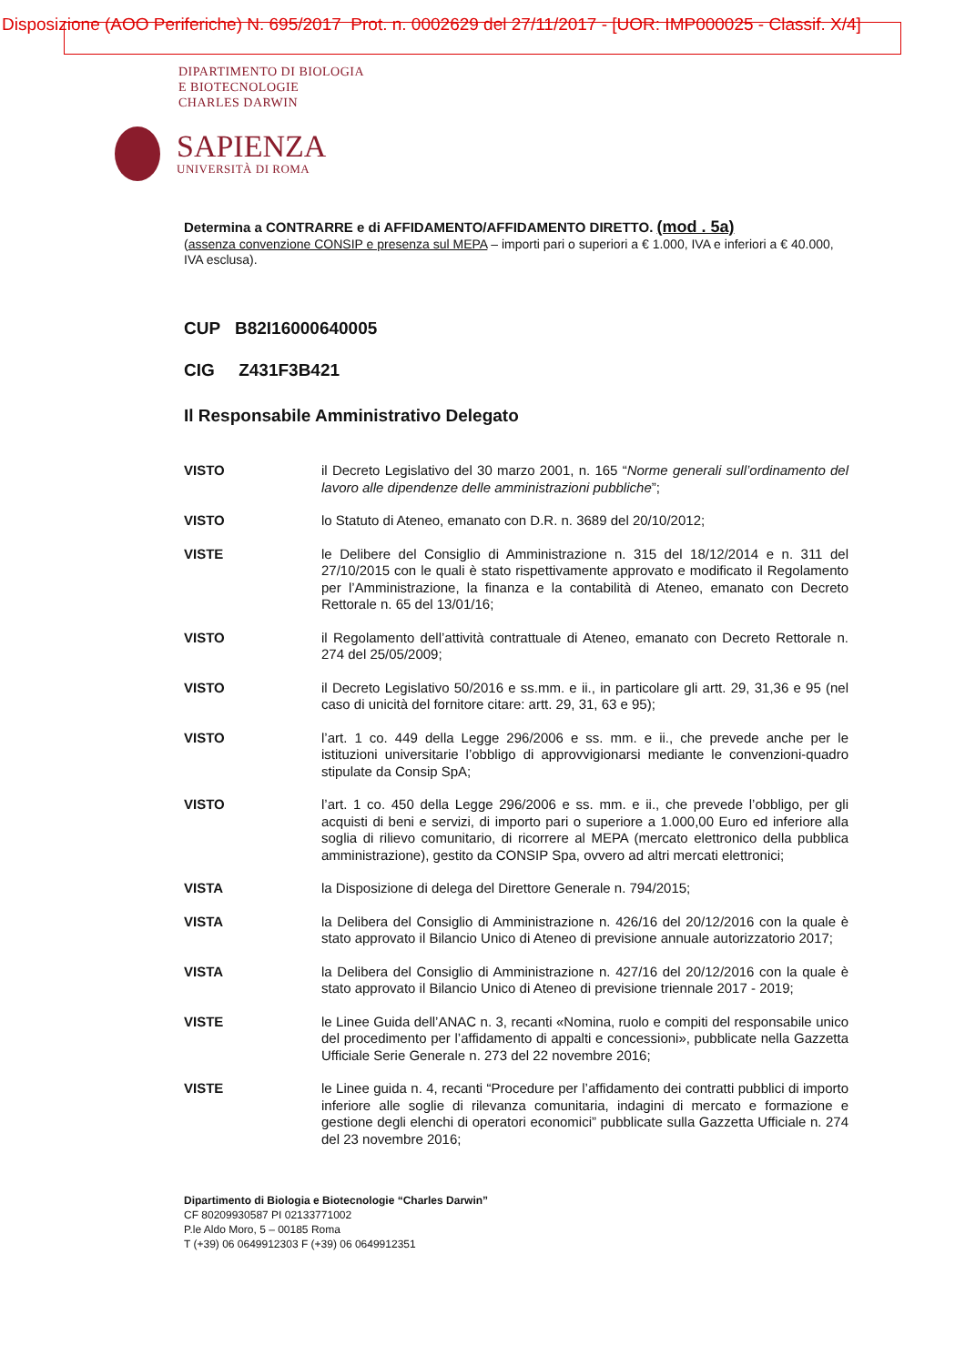Disposizione (AOO Periferiche) N. 695/2017 Prot. n. 0002629 del 27/11/2017 - [UOR: IMP000025 - Classif. X/4]
DIPARTIMENTO DI BIOLOGIA
E BIOTECNOLOGIE
CHARLES DARWIN
SAPIENZA
UNIVERSITÀ DI ROMA
Determina a CONTRARRE e di AFFIDAMENTO/AFFIDAMENTO DIRETTO. (mod . 5a)
(assenza convenzione CONSIP e presenza sul MEPA – importi pari o superiori a € 1.000, IVA e inferiori a € 40.000, IVA esclusa).
CUP B82I16000640005
CIG Z431F3B421
Il Responsabile Amministrativo Delegato
VISTO il Decreto Legislativo del 30 marzo 2001, n. 165 “Norme generali sull’ordinamento del lavoro alle dipendenze delle amministrazioni pubbliche”;
VISTO lo Statuto di Ateneo, emanato con D.R. n. 3689 del 20/10/2012;
VISTE le Delibere del Consiglio di Amministrazione n. 315 del 18/12/2014 e n. 311 del 27/10/2015 con le quali è stato rispettivamente approvato e modificato il Regolamento per l’Amministrazione, la finanza e la contabilità di Ateneo, emanato con Decreto Rettorale n. 65 del 13/01/16;
VISTO il Regolamento dell’attività contrattuale di Ateneo, emanato con Decreto Rettorale n. 274 del 25/05/2009;
VISTO il Decreto Legislativo 50/2016 e ss.mm. e ii., in particolare gli artt. 29, 31,36 e 95 (nel caso di unicità del fornitore citare: artt. 29, 31, 63 e 95);
VISTO l’art. 1 co. 449 della Legge 296/2006 e ss. mm. e ii., che prevede anche per le istituzioni universitarie l’obbligo di approvvigionarsi mediante le convenzioni-quadro stipulate da Consip SpA;
VISTO l’art. 1 co. 450 della Legge 296/2006 e ss. mm. e ii., che prevede l’obbligo, per gli acquisti di beni e servizi, di importo pari o superiore a 1.000,00 Euro ed inferiore alla soglia di rilievo comunitario, di ricorrere al MEPA (mercato elettronico della pubblica amministrazione), gestito da CONSIP Spa, ovvero ad altri mercati elettronici;
VISTA la Disposizione di delega del Direttore Generale n. 794/2015;
VISTA la Delibera del Consiglio di Amministrazione n. 426/16 del 20/12/2016 con la quale è stato approvato il Bilancio Unico di Ateneo di previsione annuale autorizzatorio 2017;
VISTA la Delibera del Consiglio di Amministrazione n. 427/16 del 20/12/2016 con la quale è stato approvato il Bilancio Unico di Ateneo di previsione triennale 2017 - 2019;
VISTE le Linee Guida dell’ANAC n. 3, recanti «Nomina, ruolo e compiti del responsabile unico del procedimento per l’affidamento di appalti e concessioni», pubblicate nella Gazzetta Ufficiale Serie Generale n. 273 del 22 novembre 2016;
VISTE le Linee guida n. 4, recanti “Procedure per l’affidamento dei contratti pubblici di importo inferiore alle soglie di rilevanza comunitaria, indagini di mercato e formazione e gestione degli elenchi di operatori economici” pubblicate sulla Gazzetta Ufficiale n. 274 del 23 novembre 2016;
Dipartimento di Biologia e Biotecnologie “Charles Darwin”
CF 80209930587 PI 02133771002
P.le Aldo Moro, 5 – 00185 Roma
T (+39) 06 0649912303 F (+39) 06 0649912351